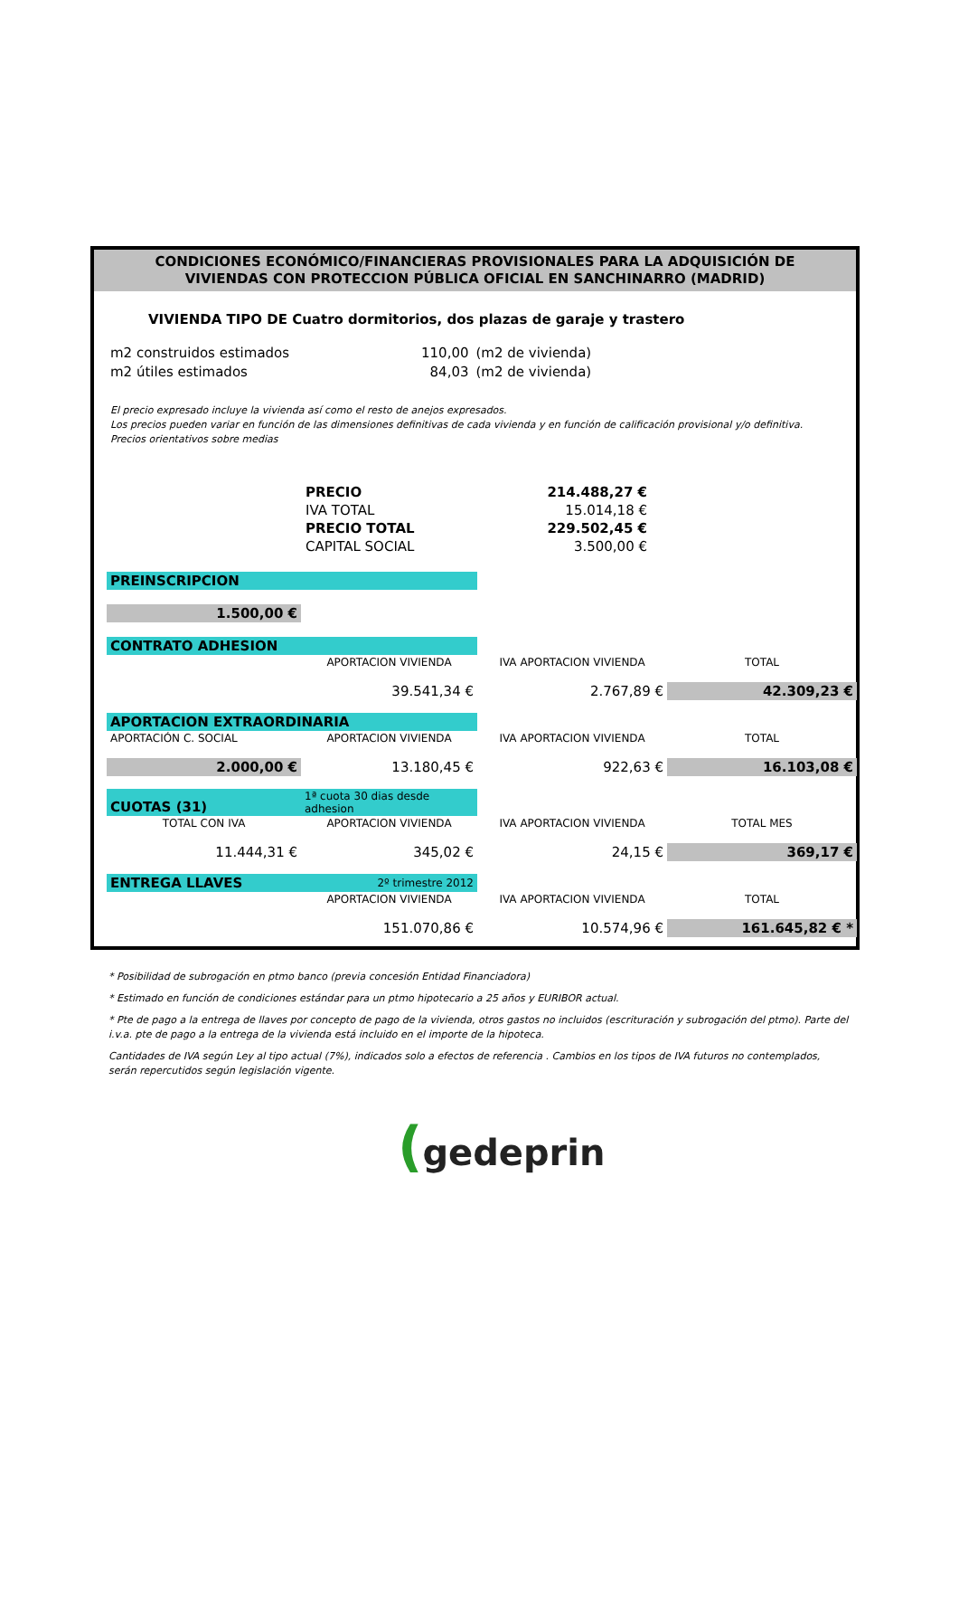CONDICIONES ECONÓMICO/FINANCIERAS PROVISIONALES PARA LA ADQUISICIÓN DE
VIVIENDAS CON PROTECCION PÚBLICA OFICIAL EN SANCHINARRO (MADRID)
VIVIENDA TIPO DE Cuatro dormitorios, dos plazas de garaje y trastero
| m2 construidos estimados | 110,00 | (m2 de vivienda) |
| m2 útiles estimados | 84,03 | (m2 de vivienda) |
El precio expresado incluye la vivienda así como el resto de anejos expresados.
Los precios pueden variar en función de las dimensiones definitivas de cada vivienda y en función de calificación provisional y/o definitiva. Precios orientativos sobre medias
| PRECIO | 214.488,27 € |
| IVA TOTAL | 15.014,18 € |
| PRECIO TOTAL | 229.502,45 € |
| CAPITAL SOCIAL | 3.500,00 € |
| PREINSCRIPCION | | | |
| 1.500,00 € | | | |
| CONTRATO ADHESION | | | |
| | APORTACION VIVIENDA | IVA APORTACION VIVIENDA | TOTAL |
| | 39.541,34 € | 2.767,89 € | 42.309,23 € |
| APORTACION EXTRAORDINARIA | | | |
| APORTACIÓN C. SOCIAL | APORTACION VIVIENDA | IVA APORTACION VIVIENDA | TOTAL |
| 2.000,00 € | 13.180,45 € | 922,63 € | 16.103,08 € |
| CUOTAS (31) | 1ª cuota 30 dias desde adhesion | | |
| TOTAL CON IVA | APORTACION VIVIENDA | IVA APORTACION VIVIENDA | TOTAL MES |
| 11.444,31 € | 345,02 € | 24,15 € | 369,17 € |
| ENTREGA LLAVES | 2º trimestre 2012 | | |
| | APORTACION VIVIENDA | IVA APORTACION VIVIENDA | TOTAL |
| | 151.070,86 € | 10.574,96 € | 161.645,82 € * |
* Posibilidad de subrogación en ptmo banco (previa concesión Entidad Financiadora)
* Estimado en función de condiciones estándar para un ptmo hipotecario a 25 años y EURIBOR actual.
* Pte de pago a la entrega de llaves por concepto de pago de la vivienda, otros gastos no incluidos (escrituración y subrogación del ptmo). Parte del i.v.a. pte de pago a la entrega de la vivienda está incluido en el importe de la hipoteca.
Cantidades de IVA según Ley al tipo actual (7%), indicados solo a efectos de referencia . Cambios en los tipos de IVA futuros no contemplados, serán repercutidos según legislación vigente.
(gedeprin